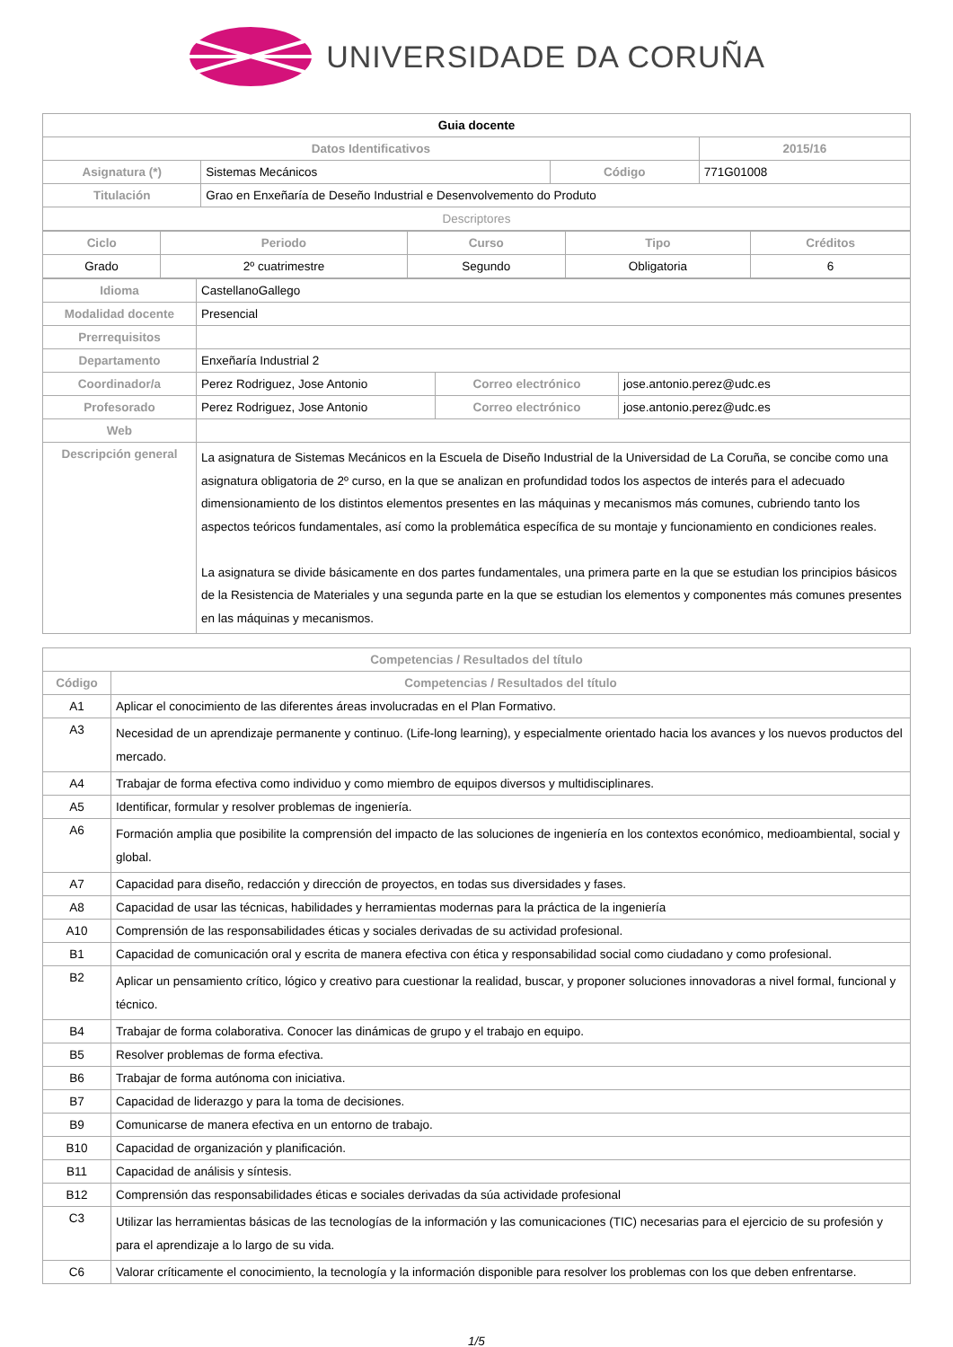UNIVERSIDADE DA CORUÑA
| Guia docente | | | |
| Datos Identificativos | | | 2015/16 |
| Asignatura (*) | Sistemas Mecánicos | Código | 771G01008 |
| Titulación | Grao en Enxeñaría de Deseño Industrial e Desenvolvemento do Produto | | |
| Descriptores | | | |
| Ciclo | Periodo | Curso | Tipo | Créditos |
| --- | --- | --- | --- | --- |
| Grado | 2º cuatrimestre | Segundo | Obligatoria | 6 |
| Idioma | CastellanoGallego | | |
| Modalidad docente | Presencial | | |
| Prerrequisitos | | | |
| Departamento | Enxeñaría Industrial 2 | | |
| Coordinador/a | Perez Rodriguez, Jose Antonio | Correo electrónico | jose.antonio.perez@udc.es |
| Profesorado | Perez Rodriguez, Jose Antonio | Correo electrónico | jose.antonio.perez@udc.es |
| Web | | | |
| Descripción general | La asignatura de Sistemas Mecánicos en la Escuela de Diseño Industrial de la Universidad de La Coruña, se concibe como una asignatura obligatoria de 2º curso, en la que se analizan en profundidad todos los aspectos de interés para el adecuado dimensionamiento de los distintos elementos presentes en las máquinas y mecanismos más comunes, cubriendo tanto los aspectos teóricos fundamentales, así como la problemática específica de su montaje y funcionamiento en condiciones reales. La asignatura se divide básicamente en dos partes fundamentales, una primera parte en la que se estudian los principios básicos de la Resistencia de Materiales y una segunda parte en la que se estudian los elementos y componentes más comunes presentes en las máquinas y mecanismos. | | |
| Competencias / Resultados del título | |
| --- | --- |
| Código | Competencias / Resultados del título |
| A1 | Aplicar el conocimiento de las diferentes áreas involucradas en el Plan Formativo. |
| A3 | Necesidad de un aprendizaje permanente y continuo. (Life-long learning), y especialmente orientado hacia los avances y los nuevos productos del mercado. |
| A4 | Trabajar de forma efectiva como individuo y como miembro de equipos diversos y multidisciplinares. |
| A5 | Identificar, formular y resolver problemas de ingeniería. |
| A6 | Formación amplia que posibilite la comprensión del impacto de las soluciones de ingeniería en los contextos económico, medioambiental, social y global. |
| A7 | Capacidad para diseño, redacción y dirección de proyectos, en todas sus diversidades y fases. |
| A8 | Capacidad de usar las técnicas, habilidades y herramientas modernas para la práctica de la ingeniería |
| A10 | Comprensión de las responsabilidades éticas y sociales derivadas de su actividad profesional. |
| B1 | Capacidad de comunicación oral y escrita de manera efectiva con ética y responsabilidad social como ciudadano y como profesional. |
| B2 | Aplicar un pensamiento crítico, lógico y creativo para cuestionar la realidad, buscar, y proponer soluciones innovadoras a nivel formal, funcional y técnico. |
| B4 | Trabajar de forma colaborativa. Conocer las dinámicas de grupo y el trabajo en equipo. |
| B5 | Resolver problemas de forma efectiva. |
| B6 | Trabajar de forma autónoma con iniciativa. |
| B7 | Capacidad de liderazgo y para la toma de decisiones. |
| B9 | Comunicarse de manera efectiva en un entorno de trabajo. |
| B10 | Capacidad de organización y planificación. |
| B11 | Capacidad de análisis y síntesis. |
| B12 | Comprensión das responsabilidades éticas e sociales derivadas da súa actividade profesional |
| C3 | Utilizar las herramientas básicas de las tecnologías de la información y las comunicaciones (TIC) necesarias para el ejercicio de su profesión y para el aprendizaje a lo largo de su vida. |
| C6 | Valorar críticamente el conocimiento, la tecnología y la información disponible para resolver los problemas con los que deben enfrentarse. |
1/5